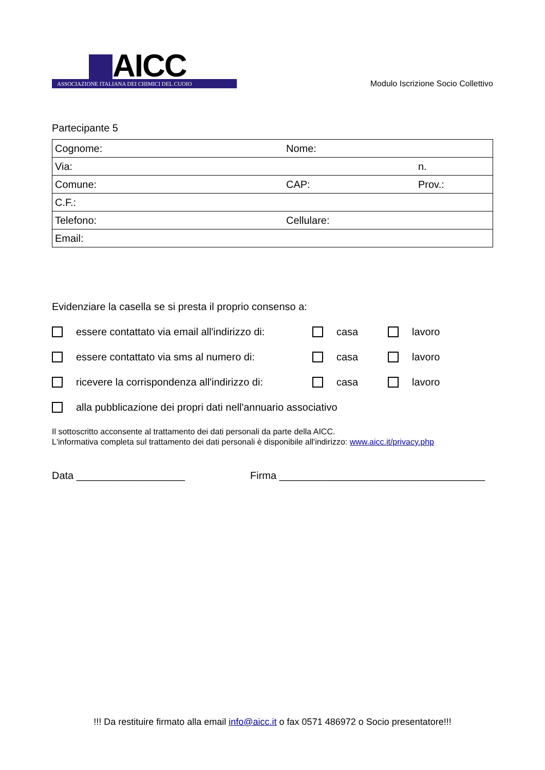AICC
ASSOCIAZIONE ITALIANA DEI CHIMICI DEL CUOIO
Modulo Iscrizione Socio Collettivo
Partecipante 5
| Cognome: | Nome: | |
| Via: | | n. |
| Comune: | CAP: | Prov.: |
| C.F.: | | |
| Telefono: | Cellulare: | |
| Email: | | |
Evidenziare la casella se si presta il proprio consenso a:
essere contattato via email all'indirizzo di: casa lavoro
essere contattato via sms al numero di: casa lavoro
ricevere la corrispondenza all'indirizzo di: casa lavoro
alla pubblicazione dei propri dati nell'annuario associativo
Il sottoscritto acconsente al trattamento dei dati personali da parte della AICC.
L'informativa completa sul trattamento dei dati personali è disponibile all'indirizzo: www.aicc.it/privacy.php
Data ___________________ Firma ____________________________________
!!! Da restituire firmato alla email info@aicc.it o fax 0571 486972 o Socio presentatore!!!